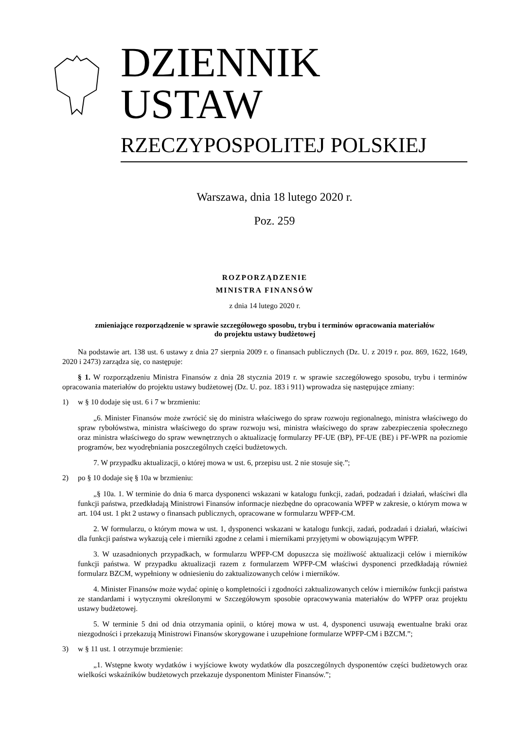DZIENNIK USTAW
RZECZYPOSPOLITEJ POLSKIEJ
Warszawa, dnia 18 lutego 2020 r.
Poz. 259
ROZPORZĄDZENIE
MINISTRA FINANSÓW
z dnia 14 lutego 2020 r.
zmieniające rozporządzenie w sprawie szczegółowego sposobu, trybu i terminów opracowania materiałów
do projektu ustawy budżetowej
Na podstawie art. 138 ust. 6 ustawy z dnia 27 sierpnia 2009 r. o finansach publicznych (Dz. U. z 2019 r. poz. 869, 1622, 1649, 2020 i 2473) zarządza się, co następuje:
§ 1. W rozporządzeniu Ministra Finansów z dnia 28 stycznia 2019 r. w sprawie szczegółowego sposobu, trybu i terminów opracowania materiałów do projektu ustawy budżetowej (Dz. U. poz. 183 i 911) wprowadza się następujące zmiany:
1) w § 10 dodaje się ust. 6 i 7 w brzmieniu:
„6. Minister Finansów może zwrócić się do ministra właściwego do spraw rozwoju regionalnego, ministra właściwego do spraw rybołówstwa, ministra właściwego do spraw rozwoju wsi, ministra właściwego do spraw zabezpieczenia społecznego oraz ministra właściwego do spraw wewnętrznych o aktualizację formularzy PF-UE (BP), PF-UE (BE) i PF-WPR na poziomie programów, bez wyodrębniania poszczególnych części budżetowych.
7. W przypadku aktualizacji, o której mowa w ust. 6, przepisu ust. 2 nie stosuje się.”;
2) po § 10 dodaje się § 10a w brzmieniu:
„§ 10a. 1. W terminie do dnia 6 marca dysponenci wskazani w katalogu funkcji, zadań, podzadań i działań, właściwi dla funkcji państwa, przedkładają Ministrowi Finansów informacje niezbędne do opracowania WPFP w zakresie, o którym mowa w art. 104 ust. 1 pkt 2 ustawy o finansach publicznych, opracowane w formularzu WPFP-CM.
2. W formularzu, o którym mowa w ust. 1, dysponenci wskazani w katalogu funkcji, zadań, podzadań i działań, właściwi dla funkcji państwa wykazują cele i mierniki zgodne z celami i miernikami przyjętymi w obowiązującym WPFP.
3. W uzasadnionych przypadkach, w formularzu WPFP-CM dopuszcza się możliwość aktualizacji celów i mierników funkcji państwa. W przypadku aktualizacji razem z formularzem WPFP-CM właściwi dysponenci przedkładają również formularz BZCM, wypełniony w odniesieniu do zaktualizowanych celów i mierników.
4. Minister Finansów może wydać opinię o kompletności i zgodności zaktualizowanych celów i mierników funkcji państwa ze standardami i wytycznymi określonymi w Szczegółowym sposobie opracowywania materiałów do WPFP oraz projektu ustawy budżetowej.
5. W terminie 5 dni od dnia otrzymania opinii, o której mowa w ust. 4, dysponenci usuwają ewentualne braki oraz niezgodności i przekazują Ministrowi Finansów skorygowane i uzupełnione formularze WPFP-CM i BZCM.”;
3) w § 11 ust. 1 otrzymuje brzmienie:
„1. Wstępne kwoty wydatków i wyjściowe kwoty wydatków dla poszczególnych dysponentów części budżetowych oraz wielkości wskaźników budżetowych przekazuje dysponentom Minister Finansów.”;